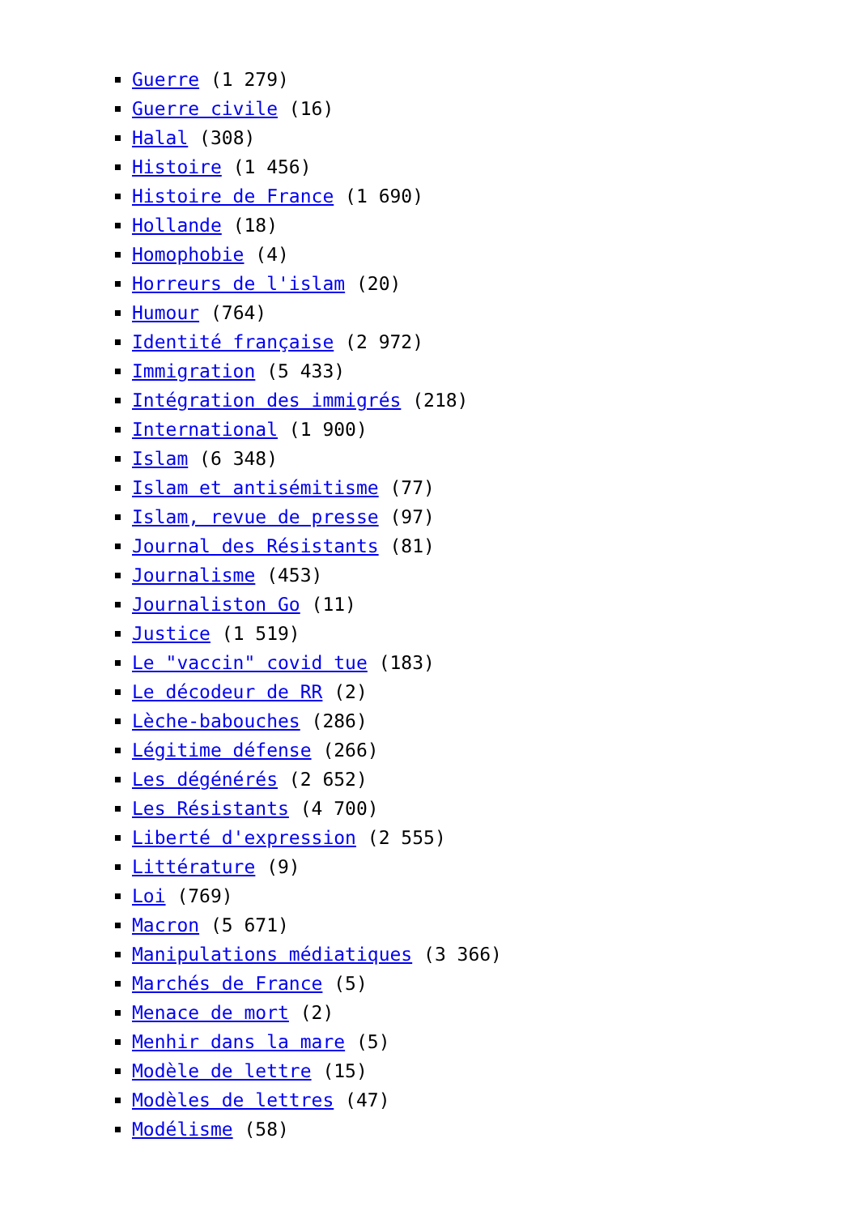Guerre (1 279)
Guerre civile (16)
Halal (308)
Histoire (1 456)
Histoire de France (1 690)
Hollande (18)
Homophobie (4)
Horreurs de l'islam (20)
Humour (764)
Identité française (2 972)
Immigration (5 433)
Intégration des immigrés (218)
International (1 900)
Islam (6 348)
Islam et antisémitisme (77)
Islam, revue de presse (97)
Journal des Résistants (81)
Journalisme (453)
Journaliston Go (11)
Justice (1 519)
Le "vaccin" covid tue (183)
Le décodeur de RR (2)
Lèche-babouches (286)
Légitime défense (266)
Les dégénérés (2 652)
Les Résistants (4 700)
Liberté d'expression (2 555)
Littérature (9)
Loi (769)
Macron (5 671)
Manipulations médiatiques (3 366)
Marchés de France (5)
Menace de mort (2)
Menhir dans la mare (5)
Modèle de lettre (15)
Modèles de lettres (47)
Modélisme (58)